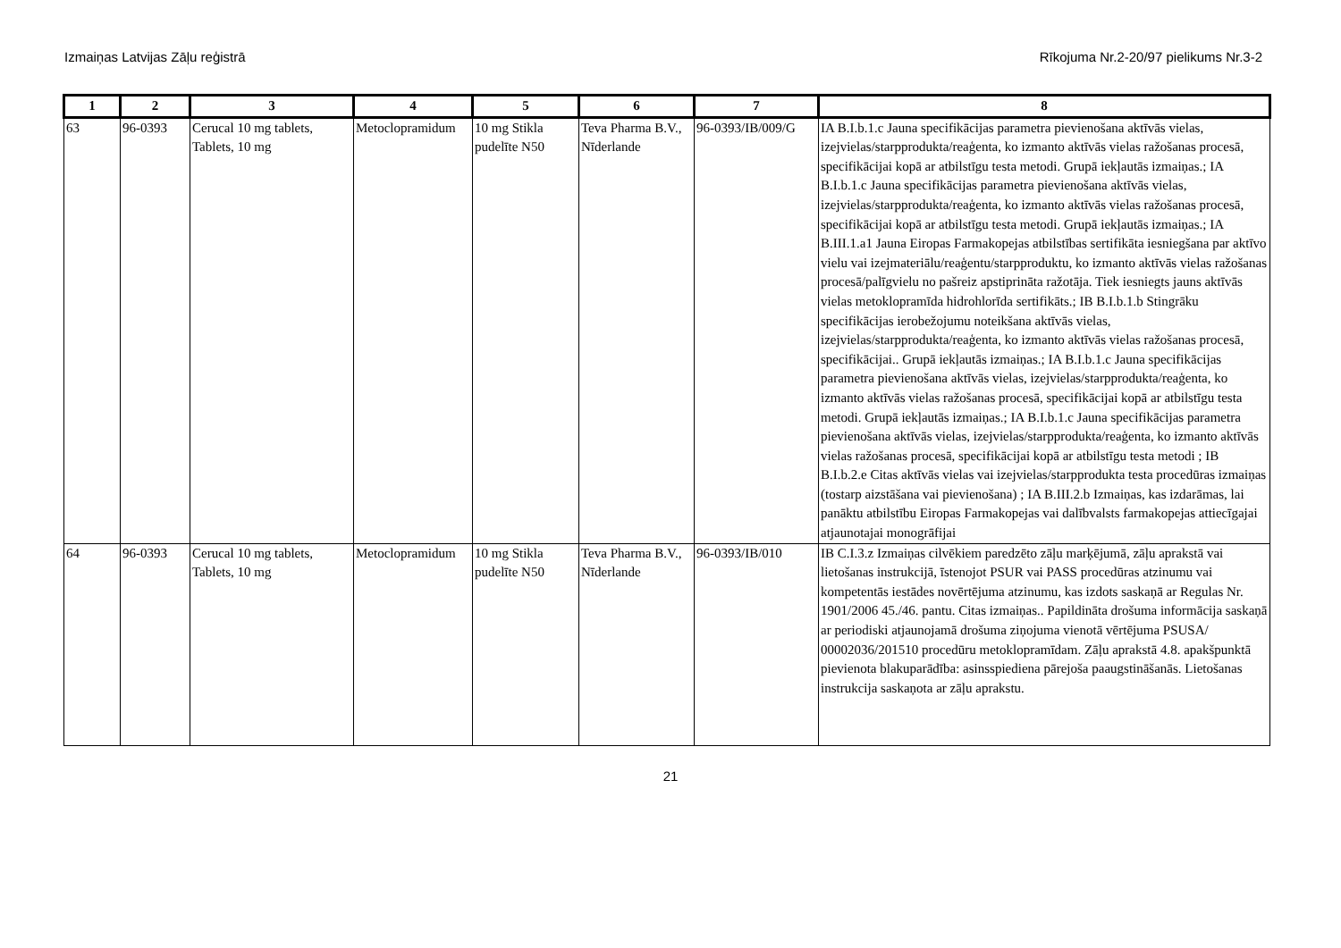Izmaiņas Latvijas Zāļu reģistrā Rīkojuma Nr.2-20/97 pielikums Nr.3-2
| 1 | 2 | 3 | 4 | 5 | 6 | 7 | 8 |
| --- | --- | --- | --- | --- | --- | --- | --- |
| 63 | 96-0393 | Cerucal 10 mg tablets, Tablets, 10 mg | Metoclopramidum | 10 mg Stikla pudelīte N50 | Teva Pharma B.V., Nīderlande | 96-0393/IB/009/G | IA B.I.b.1.c Jauna specifikācijas parametra pievienošana aktīvās vielas, izejvielas/starpprodukta/reaģenta, ko izmanto aktīvās vielas ražošanas procesā, specifikācijai kopā ar atbilstīgu testa metodi. Grupā iekļautās izmaiņas.; IA B.I.b.1.c Jauna specifikācijas parametra pievienošana aktīvās vielas, izejvielas/starpprodukta/reaģenta, ko izmanto aktīvās vielas ražošanas procesā, specifikācijai kopā ar atbilstīgu testa metodi. Grupā iekļautās izmaiņas.; IA B.III.1.a1 Jauna Eiropas Farmakopejas atbilstības sertifikāta iesniegšana par aktīvo vielu vai izejmateriālu/reaģentu/starpproduktu, ko izmanto aktīvās vielas ražošanas procesā/palīgvielu no pašreiz apstiprināta ražotāja. Tiek iesniegts jauns aktīvās vielas metoklopramīda hidrohlorīda sertifikāts.; IB B.I.b.1.b Stingrāku specifikācijas ierobežojumu noteikšana aktīvās vielas, izejvielas/starpprodukta/reaģenta, ko izmanto aktīvās vielas ražošanas procesā, specifikācijai.. Grupā iekļautās izmaiņas.; IA B.I.b.1.c Jauna specifikācijas parametra pievienošana aktīvās vielas, izejvielas/starpprodukta/reaģenta, ko izmanto aktīvās vielas ražošanas procesā, specifikācijai kopā ar atbilstīgu testa metodi. Grupā iekļautās izmaiņas.; IA B.I.b.1.c Jauna specifikācijas parametra pievienošana aktīvās vielas, izejvielas/starpprodukta/reaģenta, ko izmanto aktīvās vielas ražošanas procesā, specifikācijai kopā ar atbilstīgu testa metodi ; IB B.I.b.2.e Citas aktīvās vielas vai izejvielas/starpprodukta testa procedūras izmaiņas (tostarp aizstāšana vai pievienošana) ; IA B.III.2.b Izmaiņas, kas izdarāmas, lai panāktu atbilstību Eiropas Farmakopejas vai dalībvalsts farmakopejas attiecīgajai atjaunotajai monogrāfijai |
| 64 | 96-0393 | Cerucal 10 mg tablets, Tablets, 10 mg | Metoclopramidum | 10 mg Stikla pudelīte N50 | Teva Pharma B.V., Nīderlande | 96-0393/IB/010 | IB C.I.3.z Izmaiņas cilvēkiem paredzēto zāļu marķējumā, zāļu aprakstā vai lietošanas instrukcijā, īstenojot PSUR vai PASS procedūras atzinumu vai kompetentās iestādes novērtējuma atzinumu, kas izdots saskaņā ar Regulas Nr. 1901/2006 45./46. pantu. Citas izmaiņas.. Papildināta drošuma informācija saskaņā ar periodiski atjaunojamā drošuma ziņojuma vienotā vērtējuma PSUSA/ 00002036/201510 procedūru metoklopramīdam. Zāļu aprakstā 4.8. apakšpunktā pievienota blakuparādība: asinsspiediena pārejoša paaugstināšanās. Lietošanas instrukcija saskaņota ar zāļu aprakstu. |
21